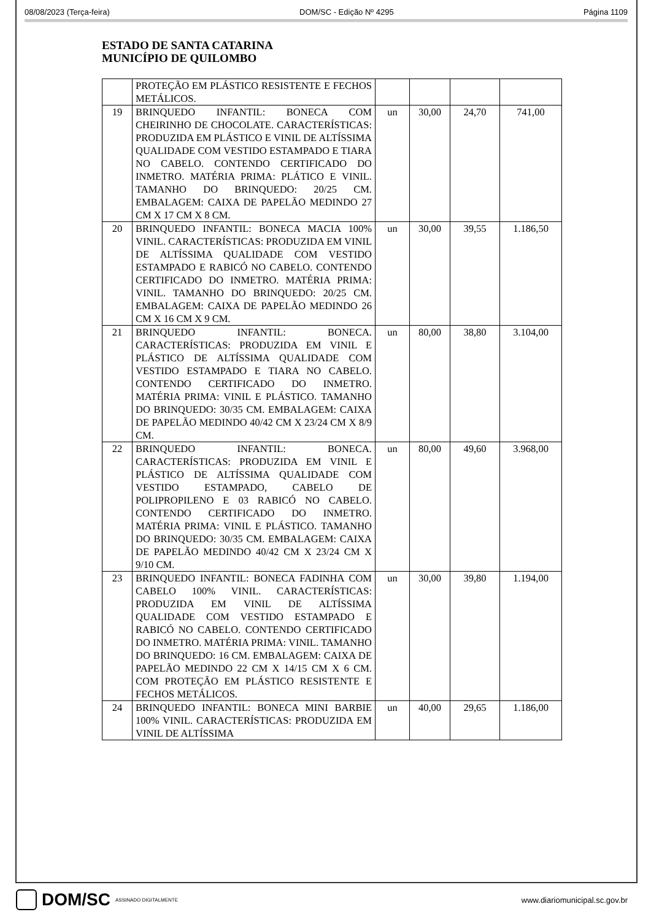08/08/2023 (Terça-feira) DOM/SC - Edição Nº 4295 Página 1109
ESTADO DE SANTA CATARINA
MUNICÍPIO DE QUILOMBO
| | PROTEÇÃO EM PLÁSTICO RESISTENTE E FECHOS METÁLICOS. | | | | |
| 19 | BRINQUEDO INFANTIL: BONECA COM CHEIRINHO DE CHOCOLATE. CARACTERÍSTICAS: PRODUZIDA EM PLÁSTICO E VINIL DE ALTÍSSIMA QUALIDADE COM VESTIDO ESTAMPADO E TIARA NO CABELO. CONTENDO CERTIFICADO DO INMETRO. MATÉRIA PRIMA: PLÁTICO E VINIL. TAMANHO DO BRINQUEDO: 20/25 CM. EMBALAGEM: CAIXA DE PAPELÃO MEDINDO 27 CM X 17 CM X 8 CM. | un | 30,00 | 24,70 | 741,00 |
| 20 | BRINQUEDO INFANTIL: BONECA MACIA 100% VINIL. CARACTERÍSTICAS: PRODUZIDA EM VINIL DE ALTÍSSIMA QUALIDADE COM VESTIDO ESTAMPADO E RABICÓ NO CABELO. CONTENDO CERTIFICADO DO INMETRO. MATÉRIA PRIMA: VINIL. TAMANHO DO BRINQUEDO: 20/25 CM. EMBALAGEM: CAIXA DE PAPELÃO MEDINDO 26 CM X 16 CM X 9 CM. | un | 30,00 | 39,55 | 1.186,50 |
| 21 | BRINQUEDO INFANTIL: BONECA. CARACTERÍSTICAS: PRODUZIDA EM VINIL E PLÁSTICO DE ALTÍSSIMA QUALIDADE COM VESTIDO ESTAMPADO E TIARA NO CABELO. CONTENDO CERTIFICADO DO INMETRO. MATÉRIA PRIMA: VINIL E PLÁSTICO. TAMANHO DO BRINQUEDO: 30/35 CM. EMBALAGEM: CAIXA DE PAPELÃO MEDINDO 40/42 CM X 23/24 CM X 8/9 CM. | un | 80,00 | 38,80 | 3.104,00 |
| 22 | BRINQUEDO INFANTIL: BONECA. CARACTERÍSTICAS: PRODUZIDA EM VINIL E PLÁSTICO DE ALTÍSSIMA QUALIDADE COM VESTIDO ESTAMPADO, CABELO DE POLIPROPILENO E 03 RABICÓ NO CABELO. CONTENDO CERTIFICADO DO INMETRO. MATÉRIA PRIMA: VINIL E PLÁSTICO. TAMANHO DO BRINQUEDO: 30/35 CM. EMBALAGEM: CAIXA DE PAPELÃO MEDINDO 40/42 CM X 23/24 CM X 9/10 CM. | un | 80,00 | 49,60 | 3.968,00 |
| 23 | BRINQUEDO INFANTIL: BONECA FADINHA COM CABELO 100% VINIL. CARACTERÍSTICAS: PRODUZIDA EM VINIL DE ALTÍSSIMA QUALIDADE COM VESTIDO ESTAMPADO E RABICÓ NO CABELO. CONTENDO CERTIFICADO DO INMETRO. MATÉRIA PRIMA: VINIL. TAMANHO DO BRINQUEDO: 16 CM. EMBALAGEM: CAIXA DE PAPELÃO MEDINDO 22 CM X 14/15 CM X 6 CM. COM PROTEÇÃO EM PLÁSTICO RESISTENTE E FECHOS METÁLICOS. | un | 30,00 | 39,80 | 1.194,00 |
| 24 | BRINQUEDO INFANTIL: BONECA MINI BARBIE 100% VINIL. CARACTERÍSTICAS: PRODUZIDA EM VINIL DE ALTÍSSIMA | un | 40,00 | 29,65 | 1.186,00 |
DOM/SC ASSINADO DIGITALMENTE
www.diariomunicipal.sc.gov.br